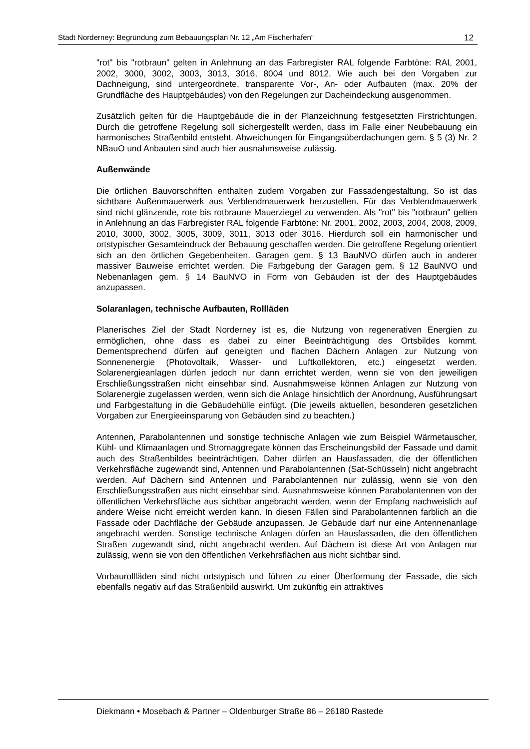Stadt Norderney: Begründung zum Bebauungsplan Nr. 12 „Am Fischerhafen“12
"rot" bis "rotbraun" gelten in Anlehnung an das Farbregister RAL folgende Farbtöne: RAL 2001, 2002, 3000, 3002, 3003, 3013, 3016, 8004 und 8012. Wie auch bei den Vorgaben zur Dachneigung, sind untergeordnete, transparente Vor-, An- oder Aufbauten (max. 20% der Grundfläche des Hauptgebäudes) von den Regelungen zur Dacheindeckung ausgenommen.
Zusätzlich gelten für die Hauptgebäude die in der Planzeichnung festgesetzten Firstrichtungen. Durch die getroffene Regelung soll sichergestellt werden, dass im Falle einer Neubebauung ein harmonisches Straßenbild entsteht. Abweichungen für Eingangsüberdachungen gem. § 5 (3) Nr. 2 NBauO und Anbauten sind auch hier ausnahmsweise zulässig.
Außenwände
Die örtlichen Bauvorschriften enthalten zudem Vorgaben zur Fassadengestaltung. So ist das sichtbare Außenmauerwerk aus Verblendmauerwerk herzustellen. Für das Verblendmauerwerk sind nicht glänzende, rote bis rotbraune Mauerziegel zu verwenden. Als "rot" bis "rotbraun" gelten in Anlehnung an das Farbregister RAL folgende Farbtöne: Nr. 2001, 2002, 2003, 2004, 2008, 2009, 2010, 3000, 3002, 3005, 3009, 3011, 3013 oder 3016. Hierdurch soll ein harmonischer und ortstypischer Gesamteindruck der Bebauung geschaffen werden. Die getroffene Regelung orientiert sich an den örtlichen Gegebenheiten. Garagen gem. § 13 BauNVO dürfen auch in anderer massiver Bauweise errichtet werden. Die Farbgebung der Garagen gem. § 12 BauNVO und Nebenanlagen gem. § 14 BauNVO in Form von Gebäuden ist der des Hauptgebäudes anzupassen.
Solaranlagen, technische Aufbauten, Rollläden
Planerisches Ziel der Stadt Norderney ist es, die Nutzung von regenerativen Energien zu ermöglichen, ohne dass es dabei zu einer Beeinträchtigung des Ortsbildes kommt. Dementsprechend dürfen auf geneigten und flachen Dächern Anlagen zur Nutzung von Sonnenenergie (Photovoltaik, Wasser- und Luftkollektoren, etc.) eingesetzt werden. Solarenergieanlagen dürfen jedoch nur dann errichtet werden, wenn sie von den jeweiligen Erschließungsstraßen nicht einsehbar sind. Ausnahmsweise können Anlagen zur Nutzung von Solarenergie zugelassen werden, wenn sich die Anlage hinsichtlich der Anordnung, Ausführungsart und Farbgestaltung in die Gebäudehülle einfügt. (Die jeweils aktuellen, besonderen gesetzlichen Vorgaben zur Energieeinsparung von Gebäuden sind zu beachten.)
Antennen, Parabolantennen und sonstige technische Anlagen wie zum Beispiel Wärmetauscher, Kühl- und Klimaanlagen und Stromaggregate können das Erscheinungsbild der Fassade und damit auch des Straßenbildes beeinträchtigen. Daher dürfen an Hausfassaden, die der öffentlichen Verkehrsfläche zugewandt sind, Antennen und Parabolantennen (Sat-Schüsseln) nicht angebracht werden. Auf Dächern sind Antennen und Parabolantennen nur zulässig, wenn sie von den Erschließungsstraßen aus nicht einsehbar sind. Ausnahmsweise können Parabolantennen von der öffentlichen Verkehrsfläche aus sichtbar angebracht werden, wenn der Empfang nachweislich auf andere Weise nicht erreicht werden kann. In diesen Fällen sind Parabolantennen farblich an die Fassade oder Dachfläche der Gebäude anzupassen. Je Gebäude darf nur eine Antennenanlage angebracht werden. Sonstige technische Anlagen dürfen an Hausfassaden, die den öffentlichen Straßen zugewandt sind, nicht angebracht werden. Auf Dächern ist diese Art von Anlagen nur zulässig, wenn sie von den öffentlichen Verkehrsflächen aus nicht sichtbar sind.
Vorbaurollläden sind nicht ortstypisch und führen zu einer Überformung der Fassade, die sich ebenfalls negativ auf das Straßenbild auswirkt. Um zukünftig ein attraktives
Diekmann • Mosebach & Partner – Oldenburger Straße 86 – 26180 Rastede